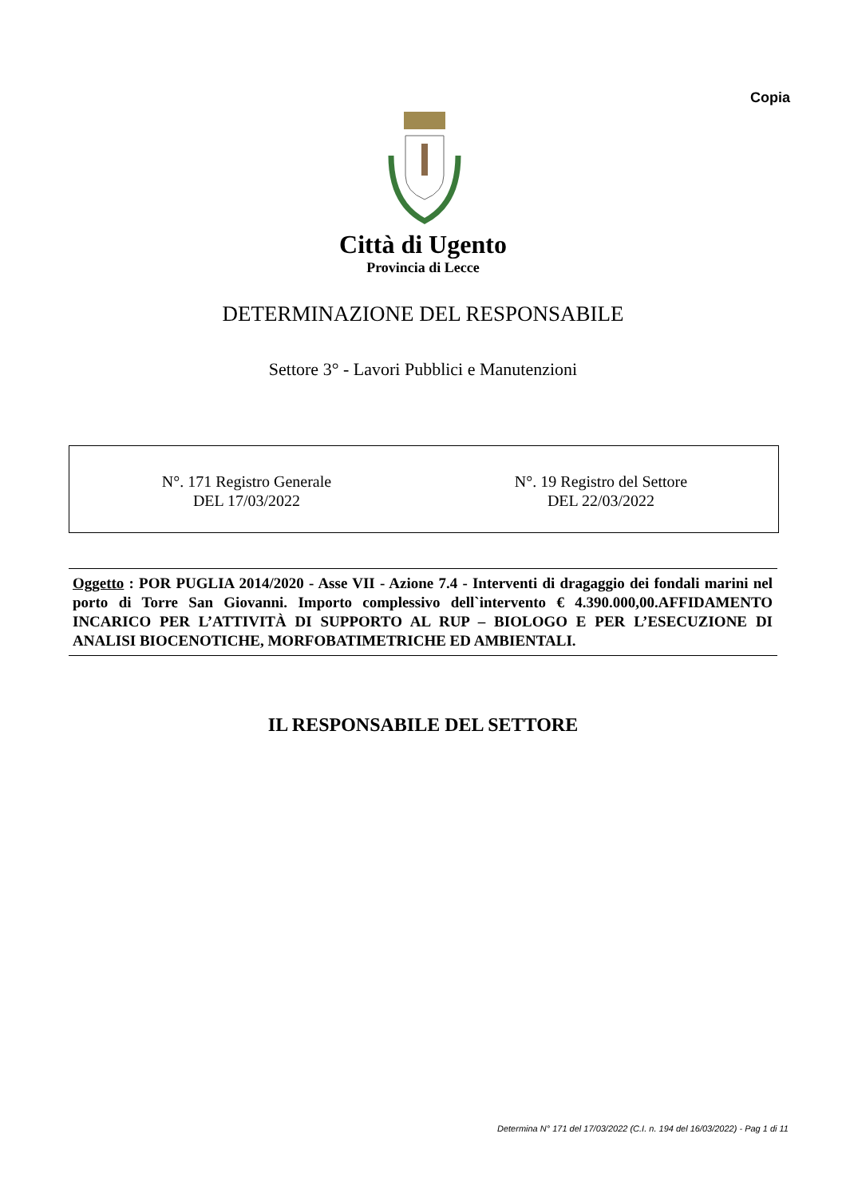Copia
Città di Ugento
Provincia di Lecce
DETERMINAZIONE DEL RESPONSABILE
Settore 3° - Lavori Pubblici e Manutenzioni
N°. 171 Registro Generale
DEL 17/03/2022
N°. 19 Registro del Settore
DEL 22/03/2022
Oggetto : POR PUGLIA 2014/2020 - Asse VII - Azione 7.4 - Interventi di dragaggio dei fondali marini nel porto di Torre San Giovanni. Importo complessivo dell`intervento € 4.390.000,00.AFFIDAMENTO INCARICO PER L’ATTIVITÀ DI SUPPORTO AL RUP – BIOLOGO E PER L’ESECUZIONE DI ANALISI BIOCENOTICHE, MORFOBATIMETRICHE ED AMBIENTALI.
IL RESPONSABILE DEL SETTORE
Determina N° 171 del 17/03/2022 (C.I. n. 194 del 16/03/2022) - Pag 1 di 11